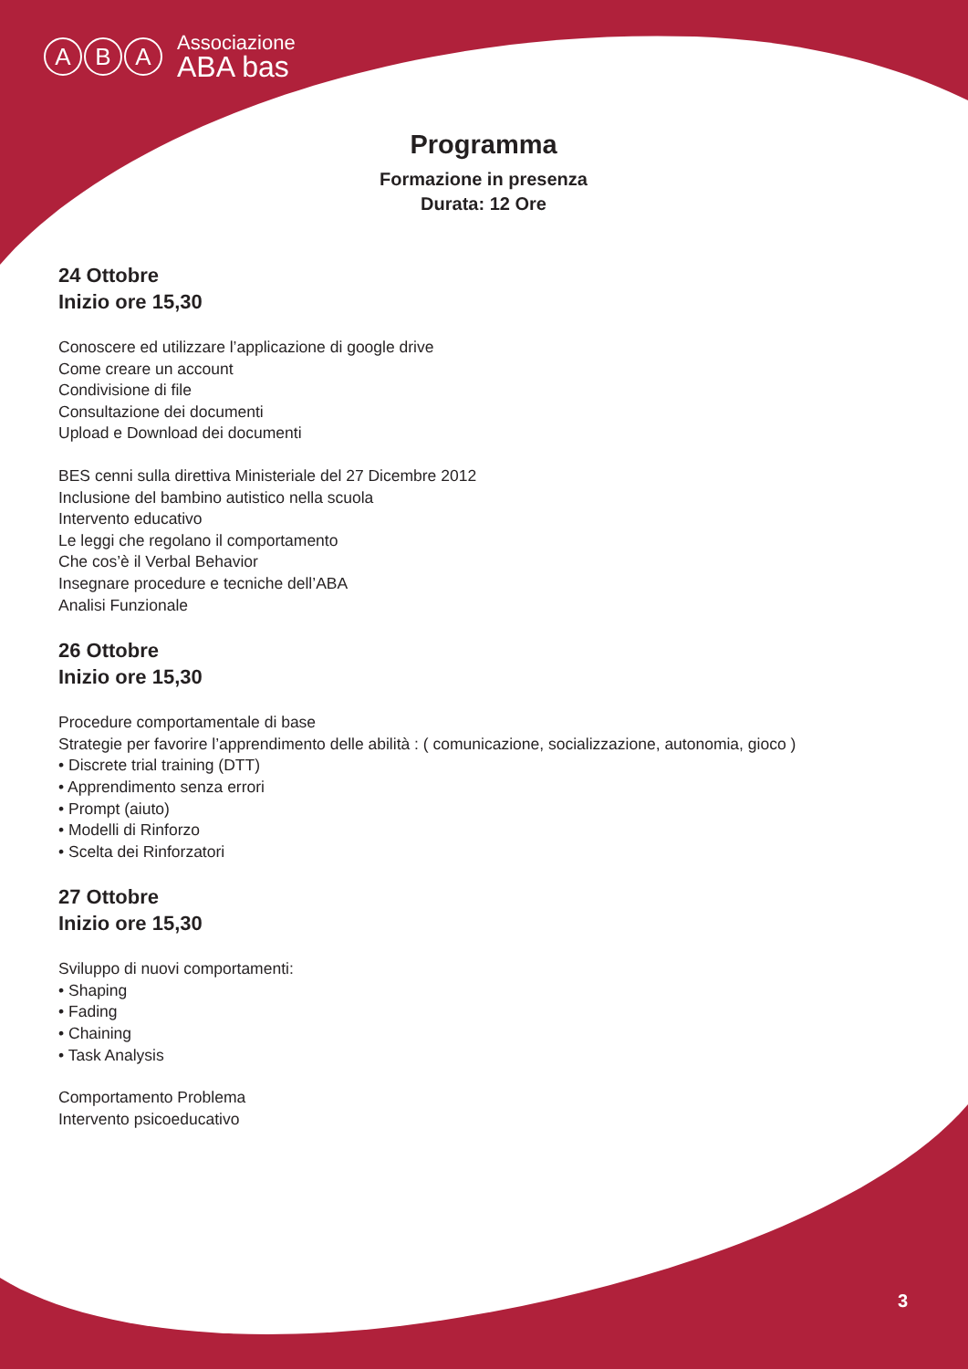A B A Associazione
ABA bas
Programma
Formazione in presenza
Durata: 12 Ore
24 Ottobre
Inizio ore 15,30
Conoscere ed utilizzare l’applicazione di google drive
Come creare un account
Condivisione di file
Consultazione dei documenti
Upload e Download dei documenti
BES cenni sulla direttiva Ministeriale del 27 Dicembre 2012
Inclusione del bambino autistico nella scuola
Intervento educativo
Le leggi che regolano il comportamento
Che cos’è il Verbal Behavior
Insegnare procedure e tecniche dell’ABA
Analisi Funzionale
26 Ottobre
Inizio ore 15,30
Procedure comportamentale di base
Strategie per favorire l’apprendimento delle abilità : ( comunicazione, socializzazione, autonomia, gioco )
• Discrete trial training (DTT)
• Apprendimento senza errori
• Prompt (aiuto)
• Modelli di Rinforzo
• Scelta dei Rinforzatori
27 Ottobre
Inizio ore 15,30
Sviluppo di nuovi comportamenti:
• Shaping
• Fading
• Chaining
• Task Analysis
Comportamento Problema
Intervento psicoeducativo
3